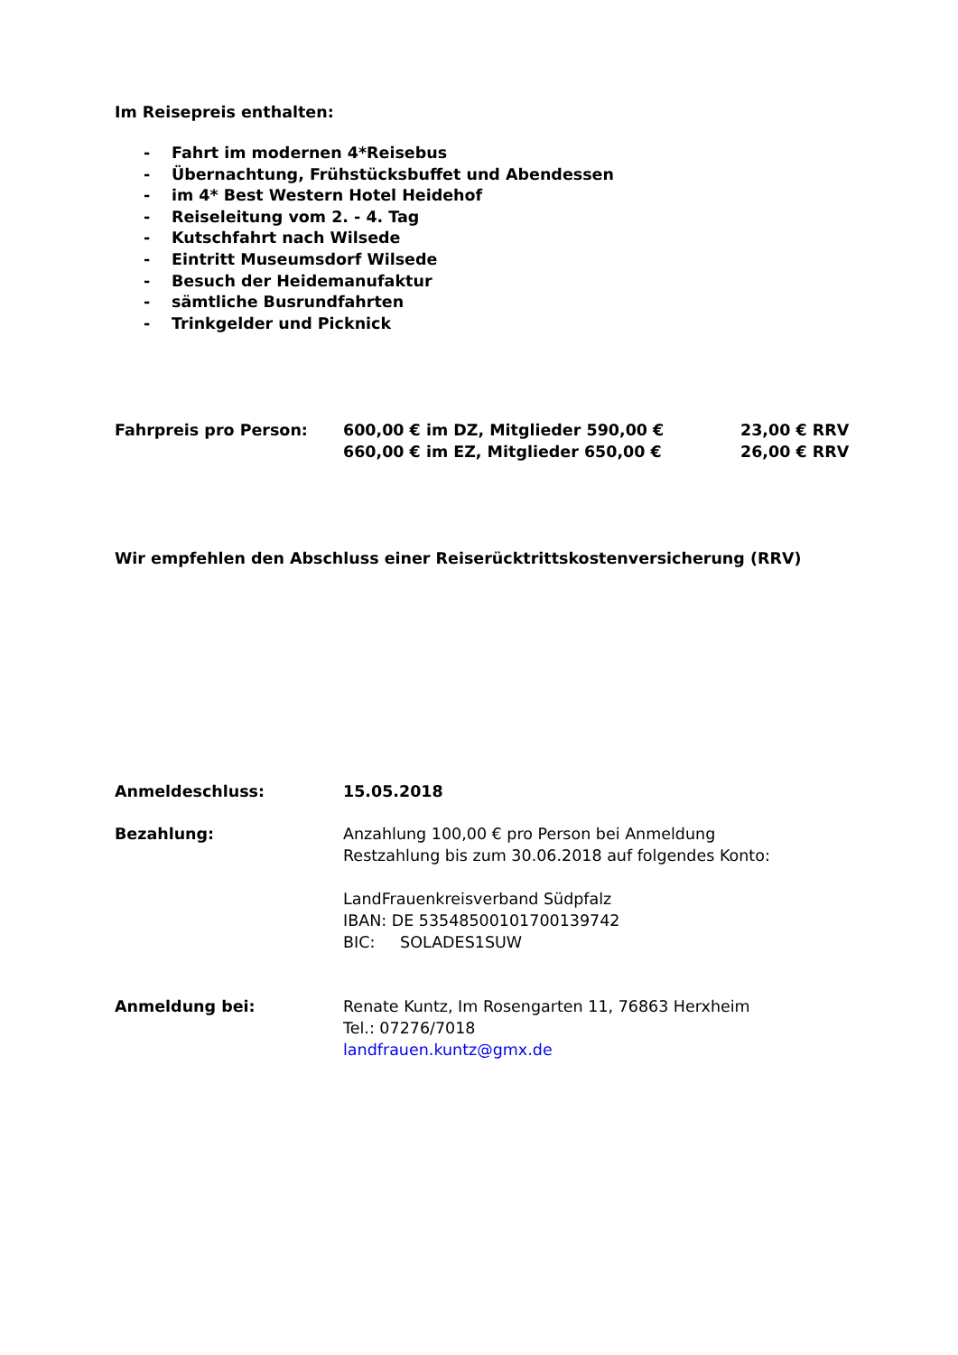Im Reisepreis enthalten:
- Fahrt im modernen 4*Reisebus
- Übernachtung, Frühstücksbuffet und Abendessen
- im 4* Best Western Hotel Heidehof
- Reiseleitung vom 2. - 4. Tag
- Kutschfahrt nach Wilsede
- Eintritt Museumsdorf Wilsede
- Besuch der Heidemanufaktur
- sämtliche Busrundfahrten
- Trinkgelder und Picknick
Fahrpreis pro Person: 600,00 € im DZ, Mitglieder 590,00 € 23,00 € RRV
660,00 € im EZ, Mitglieder 650,00 € 26,00 € RRV
Wir empfehlen den Abschluss einer Reiserücktrittskostenversicherung (RRV)
Anmeldeschluss: 15.05.2018
Bezahlung: Anzahlung 100,00 € pro Person bei Anmeldung
Restzahlung bis zum 30.06.2018 auf folgendes Konto:
LandFrauenkreisverband Südpfalz
IBAN: DE 53548500101700139742
BIC: SOLADES1SUW
Anmeldung bei: Renate Kuntz, Im Rosengarten 11, 76863 Herxheim
Tel.: 07276/7018
landfrauen.kuntz@gmx.de